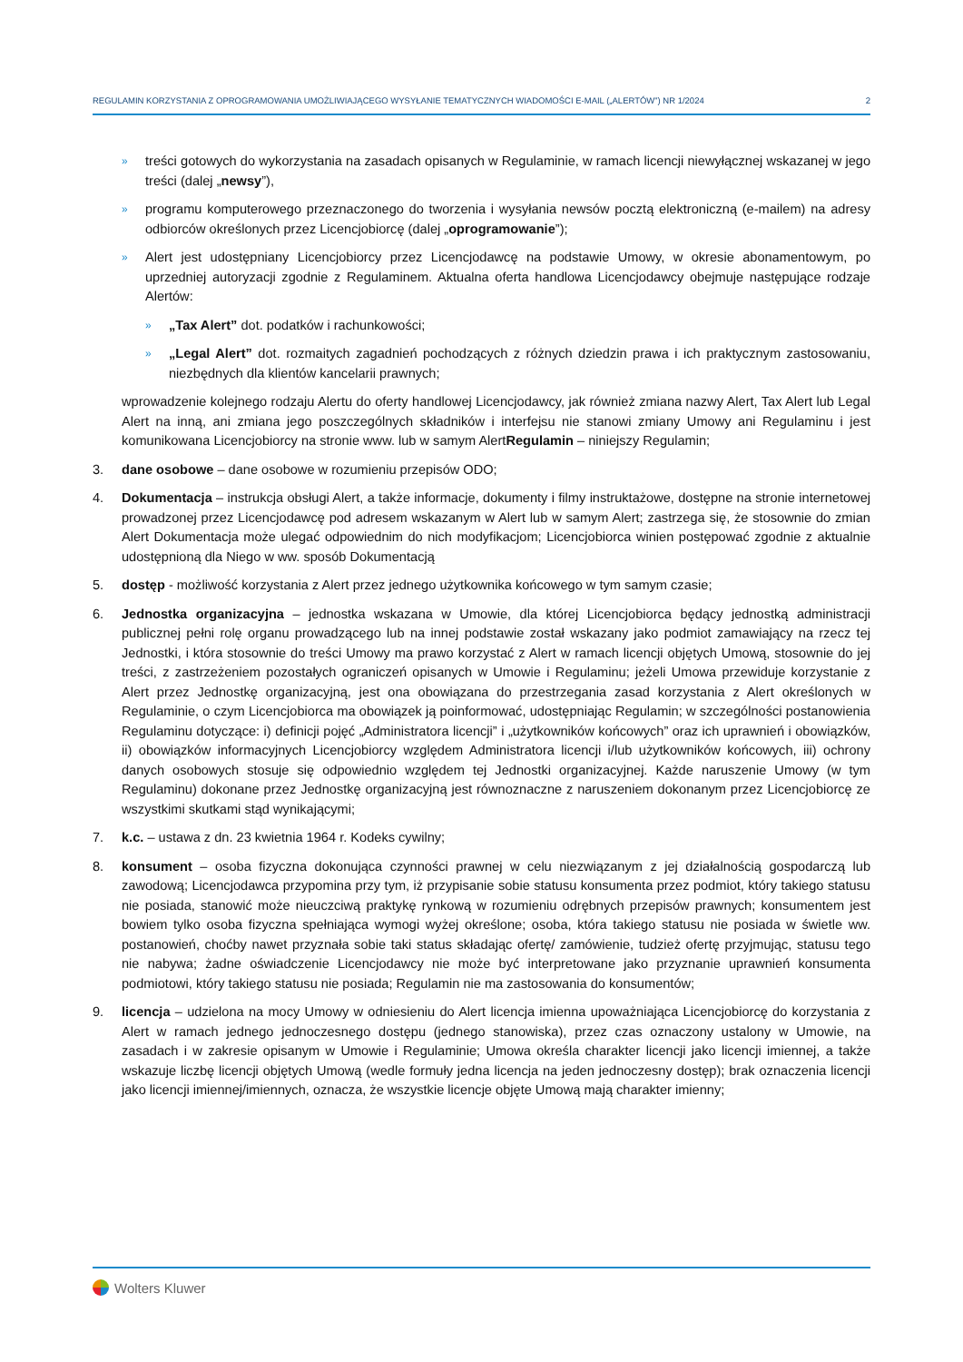REGULAMIN KORZYSTANIA Z OPROGRAMOWANIA UMOŻLIWIAJĄCEGO WYSYŁANIE TEMATYCZNYCH WIADOMOŚCI E-MAIL („ALERTÓW”) NR 1/2024 2
»
treści gotowych do wykorzystania na zasadach opisanych w Regulaminie, w ramach licencji niewyłącznej wskazanej w jego treści (dalej „newsy”),
»
programu komputerowego przeznaczonego do tworzenia i wysyłania newsów pocztą elektroniczną (e-mailem) na adresy odbiorców określonych przez Licencjobiorcę (dalej „oprogramowanie”);
»
Alert jest udostępniany Licencjobiorcy przez Licencjodawcę na podstawie Umowy, w okresie abonamentowym, po uprzedniej autoryzacji zgodnie z Regulaminem. Aktualna oferta handlowa Licencjodawcy obejmuje następujące rodzaje Alertów:
»
„Tax Alert” dot. podatków i rachunkowości;
»
„Legal Alert” dot. rozmaitych zagadnień pochodzących z różnych dziedzin prawa i ich praktycznym zastosowaniu, niezbędnych dla klientów kancelarii prawnych;
wprowadzenie kolejnego rodzaju Alertu do oferty handlowej Licencjodawcy, jak również zmiana nazwy Alert, Tax Alert lub Legal Alert na inną, ani zmiana jego poszczególnych składników i interfejsu nie stanowi zmiany Umowy ani Regulaminu i jest komunikowana Licencjobiorcy na stronie www. lub w samym AlertRegulamin – niniejszy Regulamin;
3. dane osobowe – dane osobowe w rozumieniu przepisów ODO;
4. Dokumentacja – instrukcja obsługi Alert, a także informacje, dokumenty i filmy instruktażowe, dostępne na stronie internetowej prowadzonej przez Licencjodawcę pod adresem wskazanym w Alert lub w samym Alert; zastrzega się, że stosownie do zmian Alert Dokumentacja może ulegać odpowiednim do nich modyfikacjom; Licencjobiorca winien postępować zgodnie z aktualnie udostępnioną dla Niego w ww. sposób Dokumentacją
5. dostęp - możliwość korzystania z Alert przez jednego użytkownika końcowego w tym samym czasie;
6. Jednostka organizacyjna – jednostka wskazana w Umowie, dla której Licencjobiorca będący jednostką administracji publicznej pełni rolę organu prowadzącego lub na innej podstawie został wskazany jako podmiot zamawiający na rzecz tej Jednostki, i która stosownie do treści Umowy ma prawo korzystać z Alert w ramach licencji objętych Umową, stosownie do jej treści, z zastrzeżeniem pozostałych ograniczeń opisanych w Umowie i Regulaminu; jeżeli Umowa przewiduje korzystanie z Alert przez Jednostkę organizacyjną, jest ona obowiązana do przestrzegania zasad korzystania z Alert określonych w Regulaminie, o czym Licencjobiorca ma obowiązek ją poinformować, udostępniając Regulamin; w szczególności postanowienia Regulaminu dotyczące: i) definicji pojęć „Administratora licencji” i „użytkowników końcowych” oraz ich uprawnień i obowiązków, ii) obowiązków informacyjnych Licencjobiorcy względem Administratora licencji i/lub użytkowników końcowych, iii) ochrony danych osobowych stosuje się odpowiednio względem tej Jednostki organizacyjnej. Każde naruszenie Umowy (w tym Regulaminu) dokonane przez Jednostkę organizacyjną jest równoznaczne z naruszeniem dokonanym przez Licencjobiorcę ze wszystkimi skutkami stąd wynikającymi;
7. k.c. – ustawa z dn. 23 kwietnia 1964 r. Kodeks cywilny;
8. konsument – osoba fizyczna dokonująca czynności prawnej w celu niezwiązanym z jej działalnością gospodarczą lub zawodową; Licencjodawca przypomina przy tym, iż przypisanie sobie statusu konsumenta przez podmiot, który takiego statusu nie posiada, stanowić może nieuczciwą praktykę rynkową w rozumieniu odrębnych przepisów prawnych; konsumentem jest bowiem tylko osoba fizyczna spełniająca wymogi wyżej określone; osoba, która takiego statusu nie posiada w świetle ww. postanowień, choćby nawet przyznała sobie taki status składając ofertę/ zamówienie, tudzież ofertę przyjmując, statusu tego nie nabywa; żadne oświadczenie Licencjodawcy nie może być interpretowane jako przyznanie uprawnień konsumenta podmiotowi, który takiego statusu nie posiada; Regulamin nie ma zastosowania do konsumentów;
9. licencja – udzielona na mocy Umowy w odniesieniu do Alert licencja imienna upoważniająca Licencjobiorcę do korzystania z Alert w ramach jednego jednoczesnego dostępu (jednego stanowiska), przez czas oznaczony ustalony w Umowie, na zasadach i w zakresie opisanym w Umowie i Regulaminie; Umowa określa charakter licencji jako licencji imiennej, a także wskazuje liczbę licencji objętych Umową (wedle formuły jedna licencja na jeden jednoczesny dostęp); brak oznaczenia licencji jako licencji imiennej/imiennych, oznacza, że wszystkie licencje objęte Umową mają charakter imienny;
Wolters Kluwer